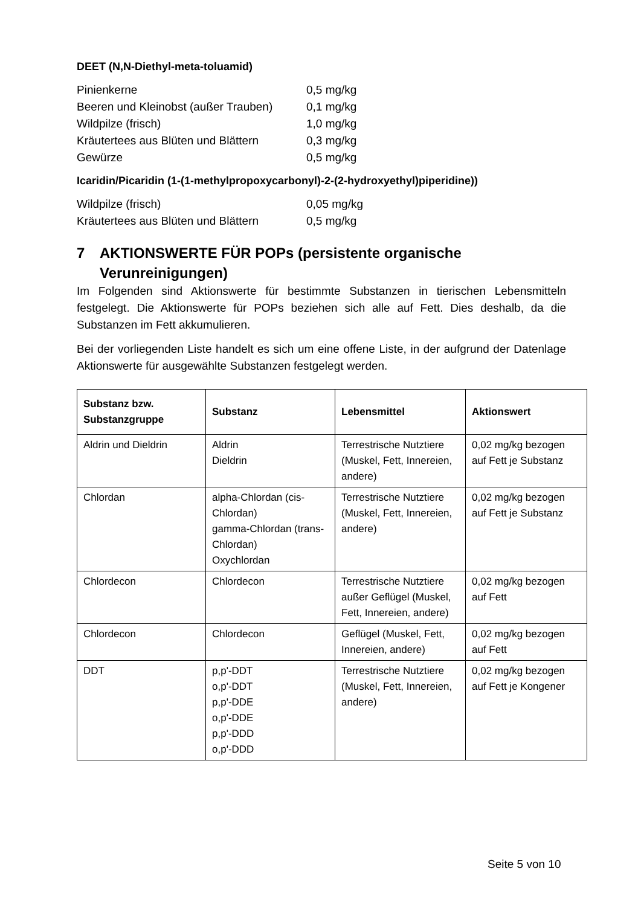DEET (N,N-Diethyl-meta-toluamid)
Pinienkerne
0,5 mg/kg
Beeren und Kleinobst (außer Trauben)
0,1 mg/kg
Wildpilze (frisch)
1,0 mg/kg
Kräutertees aus Blüten und Blättern
0,3 mg/kg
Gewürze
0,5 mg/kg
Icaridin/Picaridin (1-(1-methylpropoxycarbonyl)-2-(2-hydroxyethyl)piperidine))
Wildpilze (frisch)
0,05 mg/kg
Kräutertees aus Blüten und Blättern
0,5 mg/kg
7 AKTIONSWERTE FÜR POPs (persistente organische
Verunreinigungen)
Im Folgenden sind Aktionswerte für bestimmte Substanzen in tierischen Lebensmitteln festgelegt. Die Aktionswerte für POPs beziehen sich alle auf Fett. Dies deshalb, da die Substanzen im Fett akkumulieren.
Bei der vorliegenden Liste handelt es sich um eine offene Liste, in der aufgrund der Datenlage Aktionswerte für ausgewählte Substanzen festgelegt werden.
| Substanz bzw. Substanzgruppe | Substanz | Lebensmittel | Aktionswert |
| --- | --- | --- | --- |
| Aldrin und Dieldrin | Aldrin Dieldrin | Terrestrische Nutztiere (Muskel, Fett, Innereien, andere) | 0,02 mg/kg bezogen auf Fett je Substanz |
| Chlordan | alpha-Chlordan (cis-Chlordan) gamma-Chlordan (trans-Chlordan) Oxychlordan | Terrestrische Nutztiere (Muskel, Fett, Innereien, andere) | 0,02 mg/kg bezogen auf Fett je Substanz |
| Chlordecon | Chlordecon | Terrestrische Nutztiere außer Geflügel (Muskel, Fett, Innereien, andere) | 0,02 mg/kg bezogen auf Fett |
| Chlordecon | Chlordecon | Geflügel (Muskel, Fett, Innereien, andere) | 0,02 mg/kg bezogen auf Fett |
| DDT | p,p'-DDT o,p'-DDT p,p'-DDE o,p'-DDE p,p'-DDD o,p'-DDD | Terrestrische Nutztiere (Muskel, Fett, Innereien, andere) | 0,02 mg/kg bezogen auf Fett je Kongener |
Seite 5 von 10